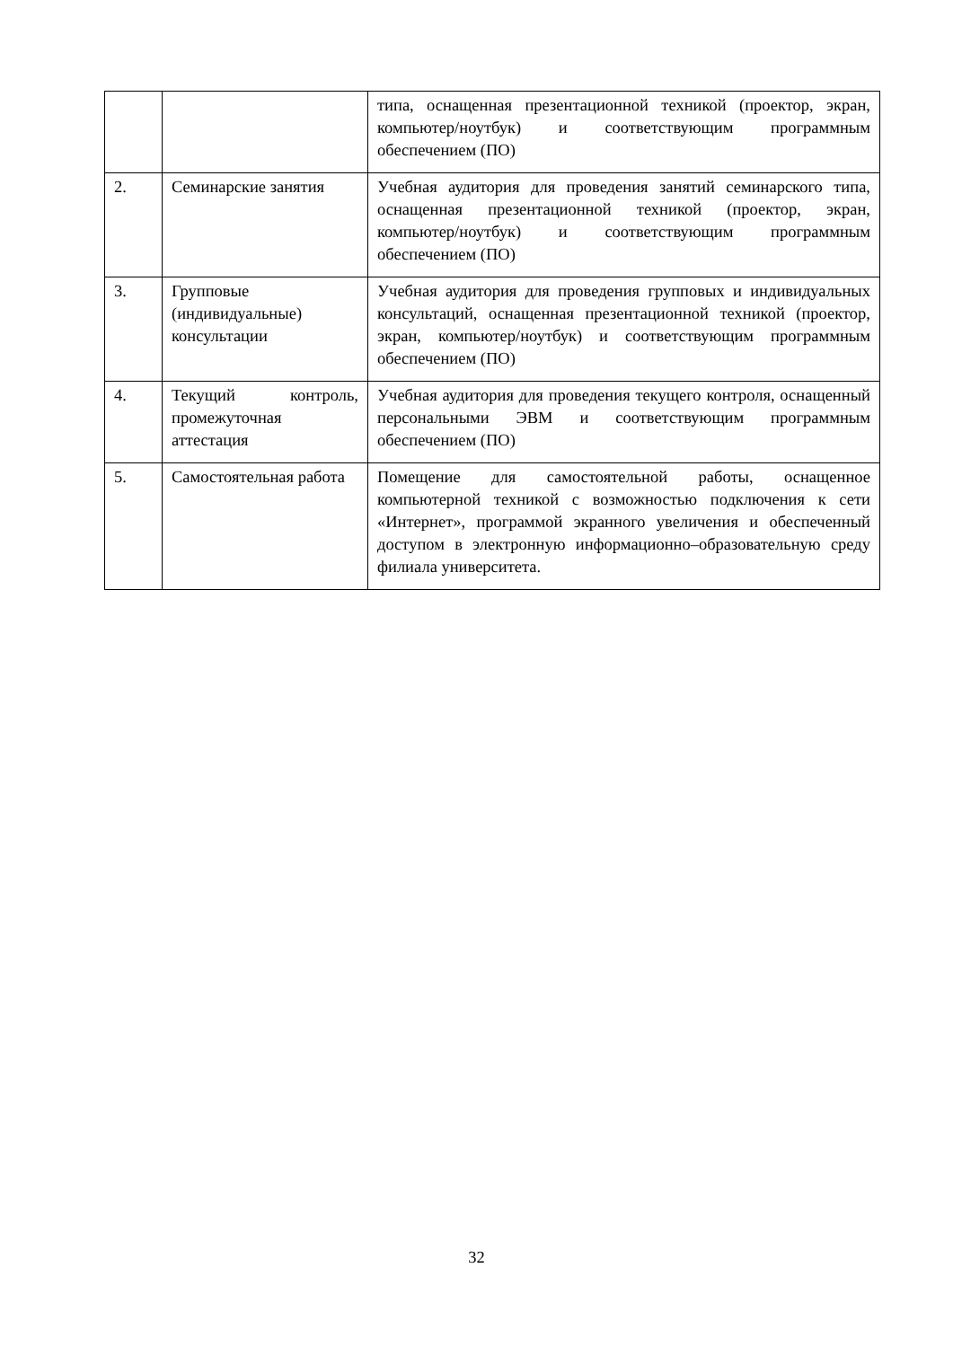| | | типа, оснащенная презентационной техникой (проектор, экран, компьютер/ноутбук) и соответствующим программным обеспечением (ПО) |
| 2. | Семинарские занятия | Учебная аудитория для проведения занятий семинарского типа, оснащенная презентационной техникой (проектор, экран, компьютер/ноутбук) и соответствующим программным обеспечением (ПО) |
| 3. | Групповые (индивидуальные) консультации | Учебная аудитория для проведения групповых и индивидуальных консультаций, оснащенная презентационной техникой (проектор, экран, компьютер/ноутбук) и соответствующим программным обеспечением (ПО) |
| 4. | Текущий контроль, промежуточная аттестация | Учебная аудитория для проведения текущего контроля, оснащенный персональными ЭВМ и соответствующим программным обеспечением (ПО) |
| 5. | Самостоятельная работа | Помещение для самостоятельной работы, оснащенное компьютерной техникой с возможностью подключения к сети «Интернет», программой экранного увеличения и обеспеченный доступом в электронную информационно–образовательную среду филиала университета. |
32